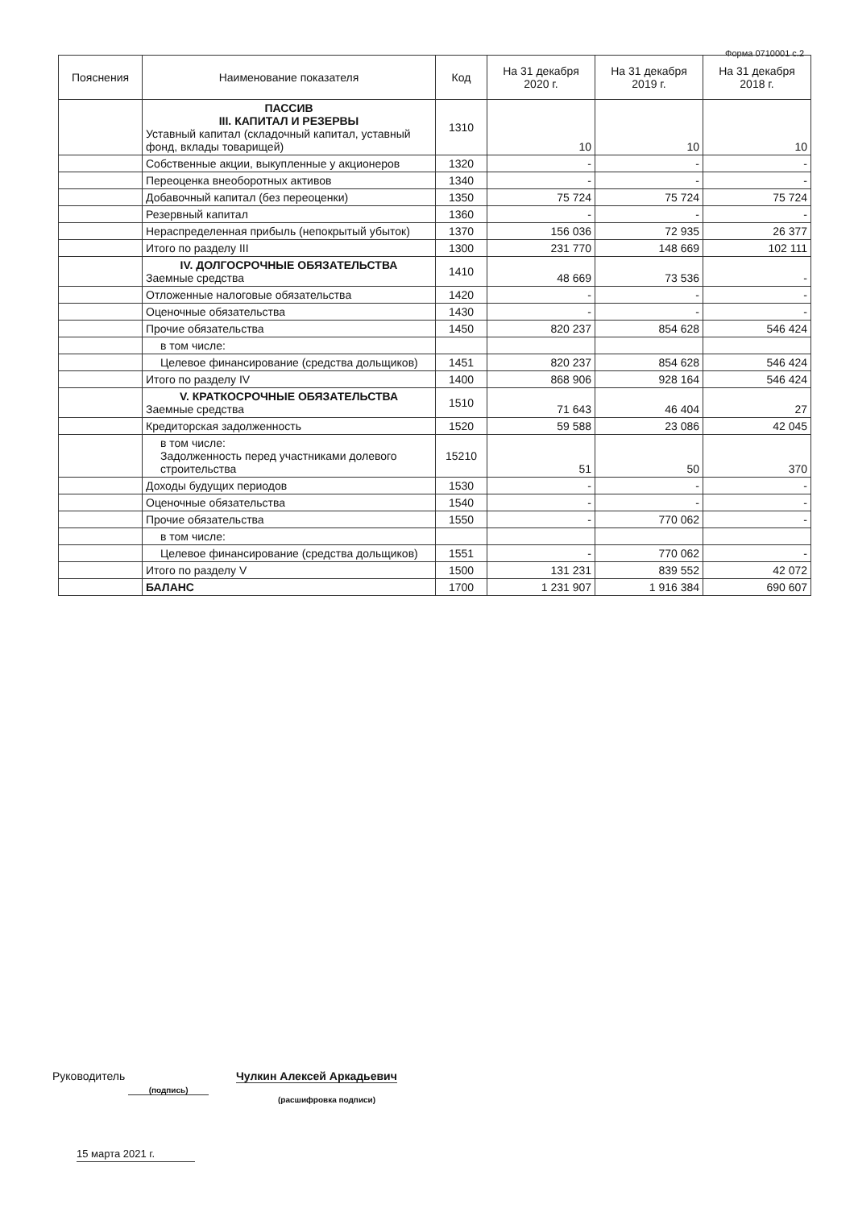Форма 0710001 с.2
| Пояснения | Наименование показателя | Код | На 31 декабря 2020 г. | На 31 декабря 2019 г. | На 31 декабря 2018 г. |
| --- | --- | --- | --- | --- | --- |
| | ПАССИВ III. КАПИТАЛ И РЕЗЕРВЫ Уставный капитал (складочный капитал, уставный фонд, вклады товарищей) | 1310 | 10 | 10 | 10 |
| | Собственные акции, выкупленные у акционеров | 1320 | - | - | - |
| | Переоценка внеоборотных активов | 1340 | - | - | - |
| | Добавочный капитал (без переоценки) | 1350 | 75 724 | 75 724 | 75 724 |
| | Резервный капитал | 1360 | - | - | - |
| | Нераспределенная прибыль (непокрытый убыток) | 1370 | 156 036 | 72 935 | 26 377 |
| | Итого по разделу III | 1300 | 231 770 | 148 669 | 102 111 |
| | IV. ДОЛГОСРОЧНЫЕ ОБЯЗАТЕЛЬСТВА Заемные средства | 1410 | 48 669 | 73 536 | - |
| | Отложенные налоговые обязательства | 1420 | - | - | - |
| | Оценочные обязательства | 1430 | - | - | - |
| | Прочие обязательства | 1450 | 820 237 | 854 628 | 546 424 |
| | в том числе: | | | | |
| | Целевое финансирование (средства дольщиков) | 1451 | 820 237 | 854 628 | 546 424 |
| | Итого по разделу IV | 1400 | 868 906 | 928 164 | 546 424 |
| | V. КРАТКОСРОЧНЫЕ ОБЯЗАТЕЛЬСТВА Заемные средства | 1510 | 71 643 | 46 404 | 27 |
| | Кредиторская задолженность | 1520 | 59 588 | 23 086 | 42 045 |
| | в том числе: Задолженность перед участниками долевого строительства | 15210 | 51 | 50 | 370 |
| | Доходы будущих периодов | 1530 | - | - | - |
| | Оценочные обязательства | 1540 | - | - | - |
| | Прочие обязательства | 1550 | - | 770 062 | - |
| | в том числе: | | | | |
| | Целевое финансирование (средства дольщиков) | 1551 | - | 770 062 | - |
| | Итого по разделу V | 1500 | 131 231 | 839 552 | 42 072 |
| | БАЛАНС | 1700 | 1 231 907 | 1 916 384 | 690 607 |
Руководитель (подпись) Чулкин Алексей Аркадьевич
(расшифровка подписи)
15 марта 2021 г.